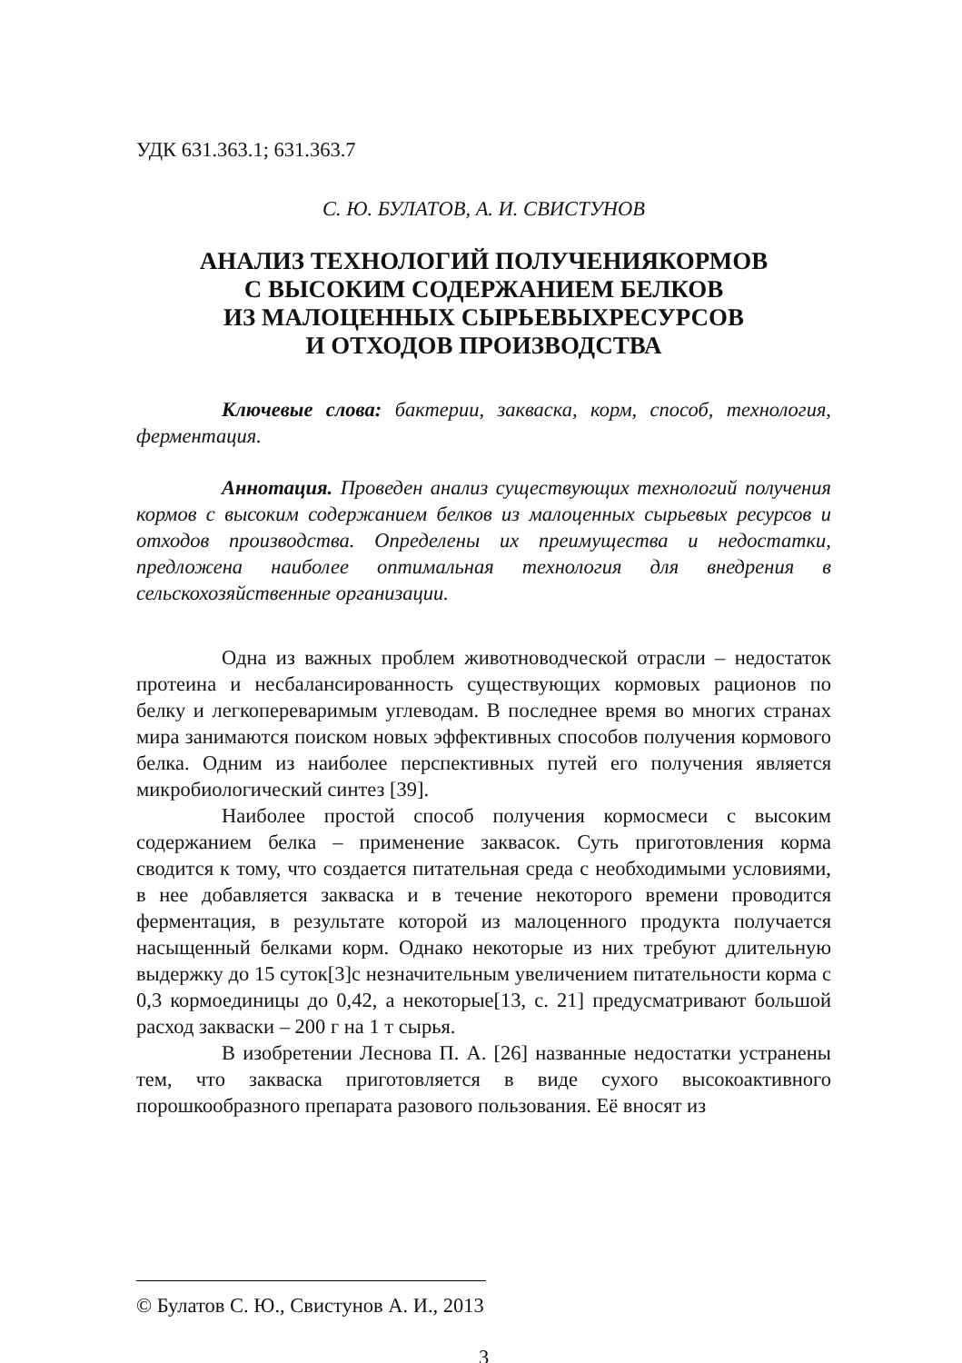УДК 631.363.1; 631.363.7
С. Ю. БУЛАТОВ, А. И. СВИСТУНОВ
АНАЛИЗ ТЕХНОЛОГИЙ ПОЛУЧЕНИЯКОРМОВ
С ВЫСОКИМ СОДЕРЖАНИЕМ БЕЛКОВ
ИЗ МАЛОЦЕННЫХ СЫРЬЕВЫХРЕСУРСОВ
И ОТХОДОВ ПРОИЗВОДСТВА
Ключевые слова: бактерии, закваска, корм, способ, технология, ферментация.
Аннотация. Проведен анализ существующих технологий получения кормов с высоким содержанием белков из малоценных сырьевых ресурсов и отходов производства. Определены их преимущества и недостатки, предложена наиболее оптимальная технология для внедрения в сельскохозяйственные организации.
Одна из важных проблем животноводческой отрасли – недостаток протеина и несбалансированность существующих кормовых рационов по белку и легкопереваримым углеводам. В последнее время во многих странах мира занимаются поиском новых эффективных способов получения кормового белка. Одним из наиболее перспективных путей его получения является микробиологический синтез [39].
Наиболее простой способ получения кормосмеси с высоким содержанием белка – применение заквасок. Суть приготовления корма сводится к тому, что создается питательная среда с необходимыми условиями, в нее добавляется закваска и в течение некоторого времени проводится ферментация, в результате которой из малоценного продукта получается насыщенный белками корм. Однако некоторые из них требуют длительную выдержку до 15 суток[3]с незначительным увеличением питательности корма с 0,3 кормоединицы до 0,42, а некоторые[13, с. 21] предусматривают большой расход закваски – 200 г на 1 т сырья.
В изобретении Леснова П. А. [26] названные недостатки устранены тем, что закваска приготовляется в виде сухого высокоактивного порошкообразного препарата разового пользования. Её вносят из
© Булатов С. Ю., Свистунов А. И., 2013
3